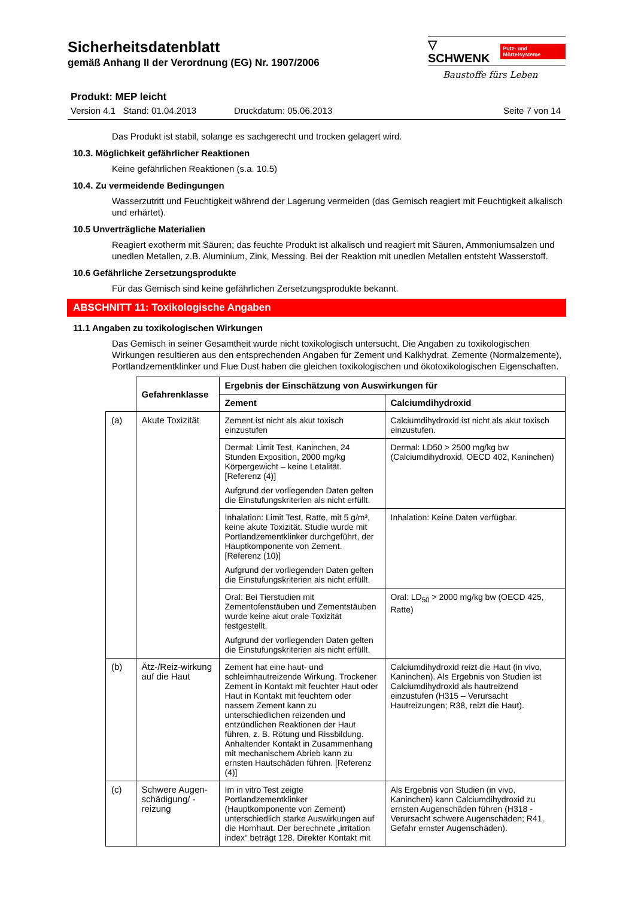Sicherheitsdatenblatt
gemäß Anhang II der Verordnung (EG) Nr. 1907/2006
▽ SCHWENK Putz- und Mörtelsysteme
Baustoffe fürs Leben
Produkt: MEP leicht
Version 4.1 Stand: 01.04.2013 Druckdatum: 05.06.2013 Seite 7 von 14
Das Produkt ist stabil, solange es sachgerecht und trocken gelagert wird.
10.3. Möglichkeit gefährlicher Reaktionen
Keine gefährlichen Reaktionen (s.a. 10.5)
10.4. Zu vermeidende Bedingungen
Wasserzutritt und Feuchtigkeit während der Lagerung vermeiden (das Gemisch reagiert mit Feuchtigkeit alkalisch und erhärtet).
10.5 Unverträgliche Materialien
Reagiert exotherm mit Säuren; das feuchte Produkt ist alkalisch und reagiert mit Säuren, Ammoniumsalzen und unedlen Metallen, z.B. Aluminium, Zink, Messing. Bei der Reaktion mit unedlen Metallen entsteht Wasserstoff.
10.6 Gefährliche Zersetzungsprodukte
Für das Gemisch sind keine gefährlichen Zersetzungsprodukte bekannt.
ABSCHNITT 11: Toxikologische Angaben
11.1 Angaben zu toxikologischen Wirkungen
Das Gemisch in seiner Gesamtheit wurde nicht toxikologisch untersucht. Die Angaben zu toxikologischen Wirkungen resultieren aus den entsprechenden Angaben für Zement und Kalkhydrat. Zemente (Normalzemente), Portlandzementklinker und Flue Dust haben die gleichen toxikologischen und ökotoxikologischen Eigenschaften.
| | Gefahrenklasse | Ergebnis der Einschätzung von Auswirkungen für | |
| | | Zement | Calciumdihydroxid |
| (a) | Akute Toxizität | Zement ist nicht als akut toxisch einzustufen | Calciumdihydroxid ist nicht als akut toxisch einzustufen. |
| | | Dermal: Limit Test, Kaninchen, 24 Stunden Exposition, 2000 mg/kg Körpergewicht – keine Letalität. [Referenz (4)] Aufgrund der vorliegenden Daten gelten die Einstufungskriterien als nicht erfüllt. | Dermal: LD50 > 2500 mg/kg bw (Calciumdihydroxid, OECD 402, Kaninchen) |
| | | Inhalation: Limit Test, Ratte, mit 5 g/m³, keine akute Toxizität. Studie wurde mit Portlandzementklinker durchgeführt, der Hauptkomponente von Zement. [Referenz (10)] Aufgrund der vorliegenden Daten gelten die Einstufungskriterien als nicht erfüllt. | Inhalation: Keine Daten verfügbar. |
| | | Oral: Bei Tierstudien mit Zementofenstäuben und Zementstäuben wurde keine akut orale Toxizität festgestellt. Aufgrund der vorliegenden Daten gelten die Einstufungskriterien als nicht erfüllt. | Oral: LD<sub>50</sub> > 2000 mg/kg bw (OECD 425, Ratte) |
| (b) | Ätz-/Reiz-wirkung auf die Haut | Zement hat eine haut- und schleimhautreizende Wirkung. Trockener Zement in Kontakt mit feuchter Haut oder Haut in Kontakt mit feuchtem oder nassem Zement kann zu unterschiedlichen reizenden und entzündlichen Reaktionen der Haut führen, z. B. Rötung und Rissbildung. Anhaltender Kontakt in Zusammenhang mit mechanischem Abrieb kann zu ernsten Hautschäden führen. [Referenz (4)] | Calciumdihydroxid reizt die Haut (in vivo, Kaninchen). Als Ergebnis von Studien ist Calciumdihydroxid als hautreizend einzustufen (H315 – Verursacht Hautreizungen; R38, reizt die Haut). |
| (c) | Schwere Augen-schädigung/ -reizung | Im in vitro Test zeigte Portlandzementklinker (Hauptkomponente von Zement) unterschiedlich starke Auswirkungen auf die Hornhaut. Der berechnete „irritation index“ beträgt 128. Direkter Kontakt mit | Als Ergebnis von Studien (in vivo, Kaninchen) kann Calciumdihydroxid zu ernsten Augenschäden führen (H318 - Verursacht schwere Augenschäden; R41, Gefahr ernster Augenschäden). |